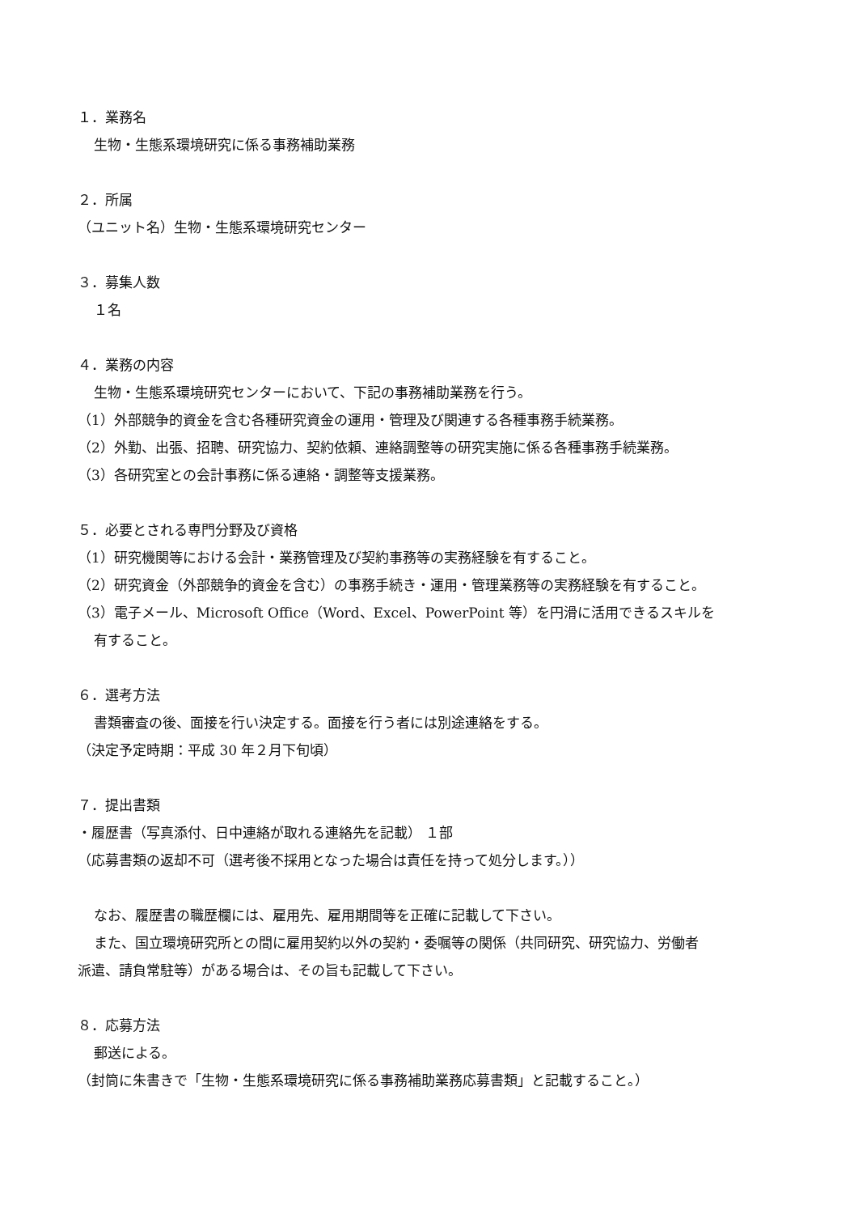１．業務名
生物・生態系環境研究に係る事務補助業務
２．所属
（ユニット名）生物・生態系環境研究センター
３．募集人数
１名
４．業務の内容
生物・生態系環境研究センターにおいて、下記の事務補助業務を行う。
（1）外部競争的資金を含む各種研究資金の運用・管理及び関連する各種事務手続業務。
（2）外勤、出張、招聘、研究協力、契約依頼、連絡調整等の研究実施に係る各種事務手続業務。
（3）各研究室との会計事務に係る連絡・調整等支援業務。
５．必要とされる専門分野及び資格
（1）研究機関等における会計・業務管理及び契約事務等の実務経験を有すること。
（2）研究資金（外部競争的資金を含む）の事務手続き・運用・管理業務等の実務経験を有すること。
（3）電子メール、Microsoft Office（Word、Excel、PowerPoint 等）を円滑に活用できるスキルを
有すること。
６．選考方法
書類審査の後、面接を行い決定する。面接を行う者には別途連絡をする。
（決定予定時期：平成 30 年２月下旬頃）
７．提出書類
・履歴書（写真添付、日中連絡が取れる連絡先を記載） １部
（応募書類の返却不可（選考後不採用となった場合は責任を持って処分します。））
なお、履歴書の職歴欄には、雇用先、雇用期間等を正確に記載して下さい。
また、国立環境研究所との間に雇用契約以外の契約・委嘱等の関係（共同研究、研究協力、労働者
派遣、請負常駐等）がある場合は、その旨も記載して下さい。
８．応募方法
郵送による。
（封筒に朱書きで「生物・生態系環境研究に係る事務補助業務応募書類」と記載すること。）